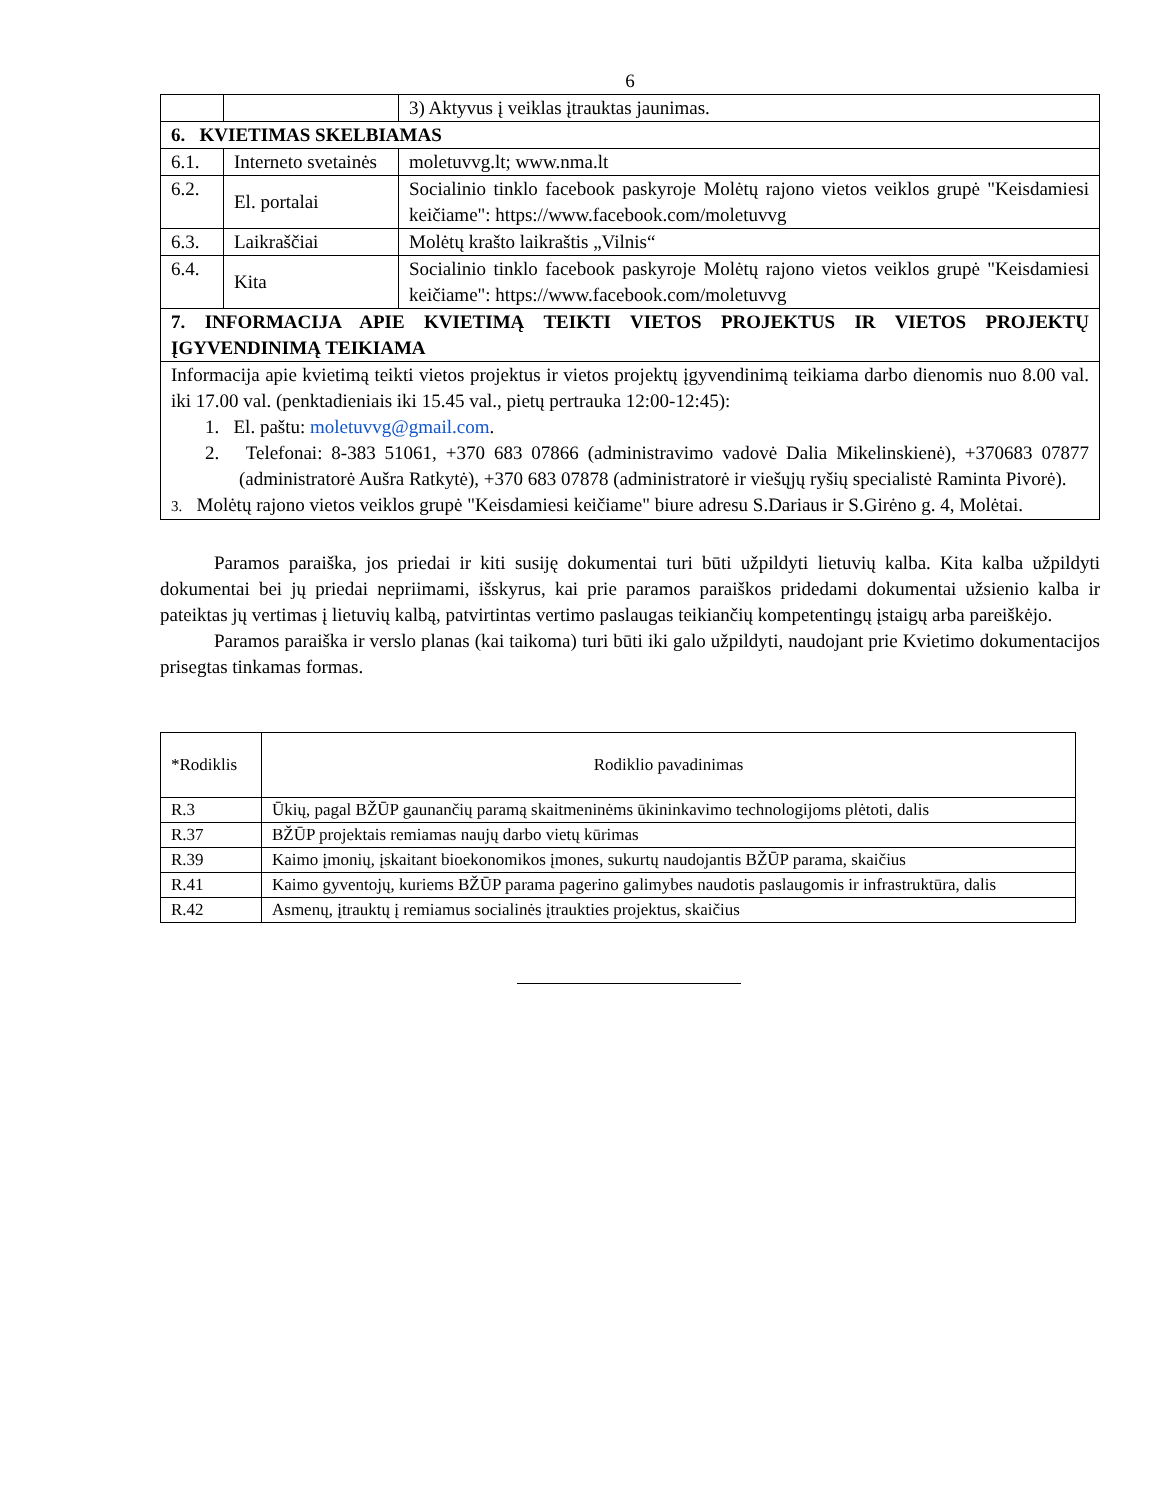6
| | | 3) Aktyvus į veiklas įtrauktas jaunimas. |
| 6. KVIETIMAS SKELBIAMAS | | |
| 6.1. | Interneto svetainės | moletuvvg.lt; www.nma.lt |
| 6.2. | El. portalai | Socialinio tinklo facebook paskyroje Molėtų rajono vietos veiklos grupė "Keisdamiesi keičiame": https://www.facebook.com/moletuvvg |
| 6.3. | Laikraščiai | Molėtų krašto laikraštis „Vilnis“ |
| 6.4. | Kita | Socialinio tinklo facebook paskyroje Molėtų rajono vietos veiklos grupė "Keisdamiesi keičiame": https://www.facebook.com/moletuvvg |
| 7. INFORMACIJA APIE KVIETIMĄ TEIKTI VIETOS PROJEKTUS IR VIETOS PROJEKTŲ ĮGYVENDINIMĄ TEIKIAMA | | |
| Informacija apie kvietimą teikti vietos projektus ir vietos projektų įgyvendinimą teikiama darbo dienomis nuo 8.00 val. iki 17.00 val. (penktadieniais iki 15.45 val., pietų pertrauka 12:00-12:45): 1. El. paštu: moletuvvg@gmail.com . 2. Telefonai: 8-383 51061, +370 683 07866 (administravimo vadovė Dalia Mikelinskienė), +370683 07877 (administratorė Aušra Ratkytė), +370 683 07878 (administratorė ir viešųjų ryšių specialistė Raminta Pivorė). 3. Molėtų rajono vietos veiklos grupė "Keisdamiesi keičiame" biure adresu S.Dariaus ir S.Girėno g. 4, Molėtai. | | |
Paramos paraiška, jos priedai ir kiti susiję dokumentai turi būti užpildyti lietuvių kalba. Kita kalba užpildyti dokumentai bei jų priedai nepriimami, išskyrus, kai prie paramos paraiškos pridedami dokumentai užsienio kalba ir pateiktas jų vertimas į lietuvių kalbą, patvirtintas vertimo paslaugas teikiančių kompetentingų įstaigų arba pareiškėjo.
Paramos paraiška ir verslo planas (kai taikoma) turi būti iki galo užpildyti, naudojant prie Kvietimo dokumentacijos prisegtas tinkamas formas.
| *Rodiklis | Rodiklio pavadinimas |
| R.3 | Ūkių, pagal BŽŪP gaunančių paramą skaitmeninėms ūkininkavimo technologijoms plėtoti, dalis |
| R.37 | BŽŪP projektais remiamas naujų darbo vietų kūrimas |
| R.39 | Kaimo įmonių, įskaitant bioekonomikos įmones, sukurtų naudojantis BŽŪP parama, skaičius |
| R.41 | Kaimo gyventojų, kuriems BŽŪP parama pagerino galimybes naudotis paslaugomis ir infrastruktūra, dalis |
| R.42 | Asmenų, įtrauktų į remiamus socialinės įtraukties projektus, skaičius |